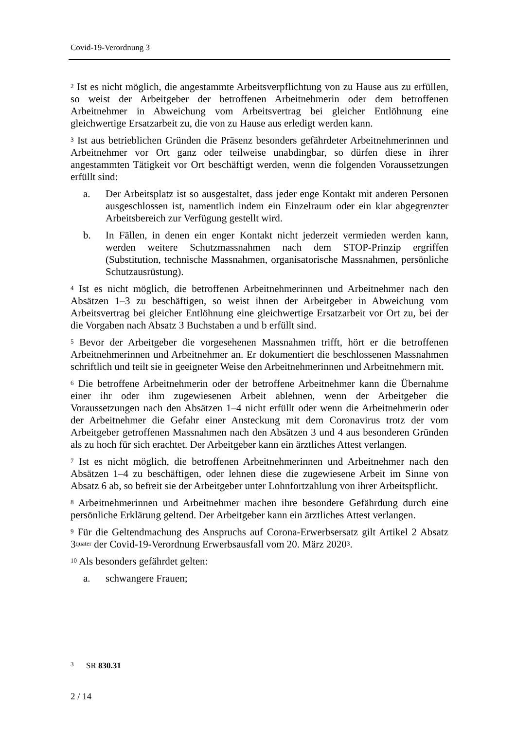Covid-19-Verordnung 3
<sup>2</sup> Ist es nicht möglich, die angestammte Arbeitsverpflichtung von zu Hause aus zu erfüllen, so weist der Arbeitgeber der betroffenen Arbeitnehmerin oder dem betroffenen Arbeitnehmer in Abweichung vom Arbeitsvertrag bei gleicher Entlöhnung eine gleichwertige Ersatzarbeit zu, die von zu Hause aus erledigt werden kann.
<sup>3</sup> Ist aus betrieblichen Gründen die Präsenz besonders gefährdeter Arbeitnehmerinnen und Arbeitnehmer vor Ort ganz oder teilweise unabdingbar, so dürfen diese in ihrer angestammten Tätigkeit vor Ort beschäftigt werden, wenn die folgenden Voraussetzungen erfüllt sind:
a. Der Arbeitsplatz ist so ausgestaltet, dass jeder enge Kontakt mit anderen Personen ausgeschlossen ist, namentlich indem ein Einzelraum oder ein klar abgegrenzter Arbeitsbereich zur Verfügung gestellt wird.
b. In Fällen, in denen ein enger Kontakt nicht jederzeit vermieden werden kann, werden weitere Schutzmassnahmen nach dem STOP-Prinzip ergriffen (Substitution, technische Massnahmen, organisatorische Massnahmen, persönliche Schutzausrüstung).
<sup>4</sup> Ist es nicht möglich, die betroffenen Arbeitnehmerinnen und Arbeitnehmer nach den Absätzen 1–3 zu beschäftigen, so weist ihnen der Arbeitgeber in Abweichung vom Arbeitsvertrag bei gleicher Entlöhnung eine gleichwertige Ersatzarbeit vor Ort zu, bei der die Vorgaben nach Absatz 3 Buchstaben a und b erfüllt sind.
<sup>5</sup> Bevor der Arbeitgeber die vorgesehenen Massnahmen trifft, hört er die betroffenen Arbeitnehmerinnen und Arbeitnehmer an. Er dokumentiert die beschlossenen Massnahmen schriftlich und teilt sie in geeigneter Weise den Arbeitnehmerinnen und Arbeitnehmern mit.
<sup>6</sup> Die betroffene Arbeitnehmerin oder der betroffene Arbeitnehmer kann die Übernahme einer ihr oder ihm zugewiesenen Arbeit ablehnen, wenn der Arbeitgeber die Voraussetzungen nach den Absätzen 1–4 nicht erfüllt oder wenn die Arbeitnehmerin oder der Arbeitnehmer die Gefahr einer Ansteckung mit dem Coronavirus trotz der vom Arbeitgeber getroffenen Massnahmen nach den Absätzen 3 und 4 aus besonderen Gründen als zu hoch für sich erachtet. Der Arbeitgeber kann ein ärztliches Attest verlangen.
<sup>7</sup> Ist es nicht möglich, die betroffenen Arbeitnehmerinnen und Arbeitnehmer nach den Absätzen 1–4 zu beschäftigen, oder lehnen diese die zugewiesene Arbeit im Sinne von Absatz 6 ab, so befreit sie der Arbeitgeber unter Lohnfortzahlung von ihrer Arbeitspflicht.
<sup>8</sup> Arbeitnehmerinnen und Arbeitnehmer machen ihre besondere Gefährdung durch eine persönliche Erklärung geltend. Der Arbeitgeber kann ein ärztliches Attest verlangen.
<sup>9</sup> Für die Geltendmachung des Anspruchs auf Corona-Erwerbsersatz gilt Artikel 2 Absatz 3<sup>quater</sup> der Covid-19-Verordnung Erwerbsausfall vom 20. März 2020<sup>3</sup>.
<sup>10</sup> Als besonders gefährdet gelten:
a. schwangere Frauen;
<sup>3</sup> SR 830.31
2 / 14